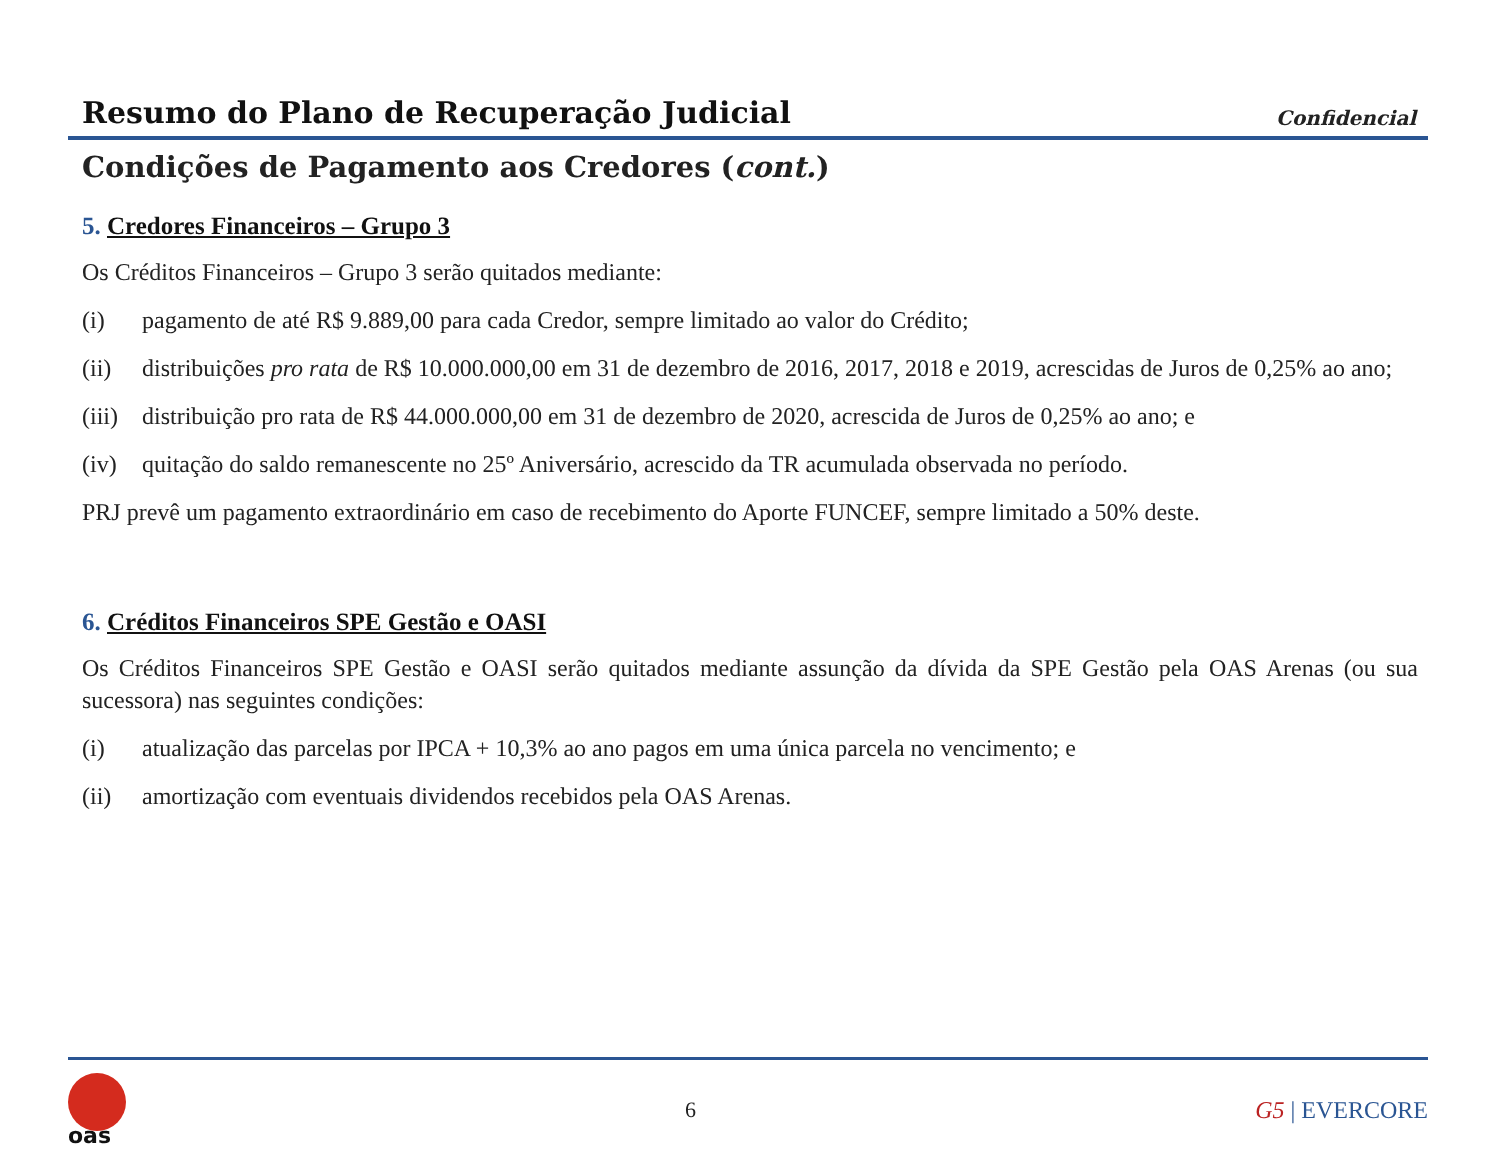Resumo do Plano de Recuperação Judicial
Confidencial
Condições de Pagamento aos Credores (cont.)
5. Credores Financeiros – Grupo 3
Os Créditos Financeiros – Grupo 3 serão quitados mediante:
(i) pagamento de até R$ 9.889,00 para cada Credor, sempre limitado ao valor do Crédito;
(ii) distribuições pro rata de R$ 10.000.000,00 em 31 de dezembro de 2016, 2017, 2018 e 2019, acrescidas de Juros de 0,25% ao ano;
(iii) distribuição pro rata de R$ 44.000.000,00 em 31 de dezembro de 2020, acrescida de Juros de 0,25% ao ano; e
(iv) quitação do saldo remanescente no 25º Aniversário, acrescido da TR acumulada observada no período.
PRJ prevê um pagamento extraordinário em caso de recebimento do Aporte FUNCEF, sempre limitado a 50% deste.
6. Créditos Financeiros SPE Gestão e OASI
Os Créditos Financeiros SPE Gestão e OASI serão quitados mediante assunção da dívida da SPE Gestão pela OAS Arenas (ou sua sucessora) nas seguintes condições:
(i) atualização das parcelas por IPCA + 10,3% ao ano pagos em uma única parcela no vencimento; e
(ii) amortização com eventuais dividendos recebidos pela OAS Arenas.
oas
6 G5 | EVERCORE